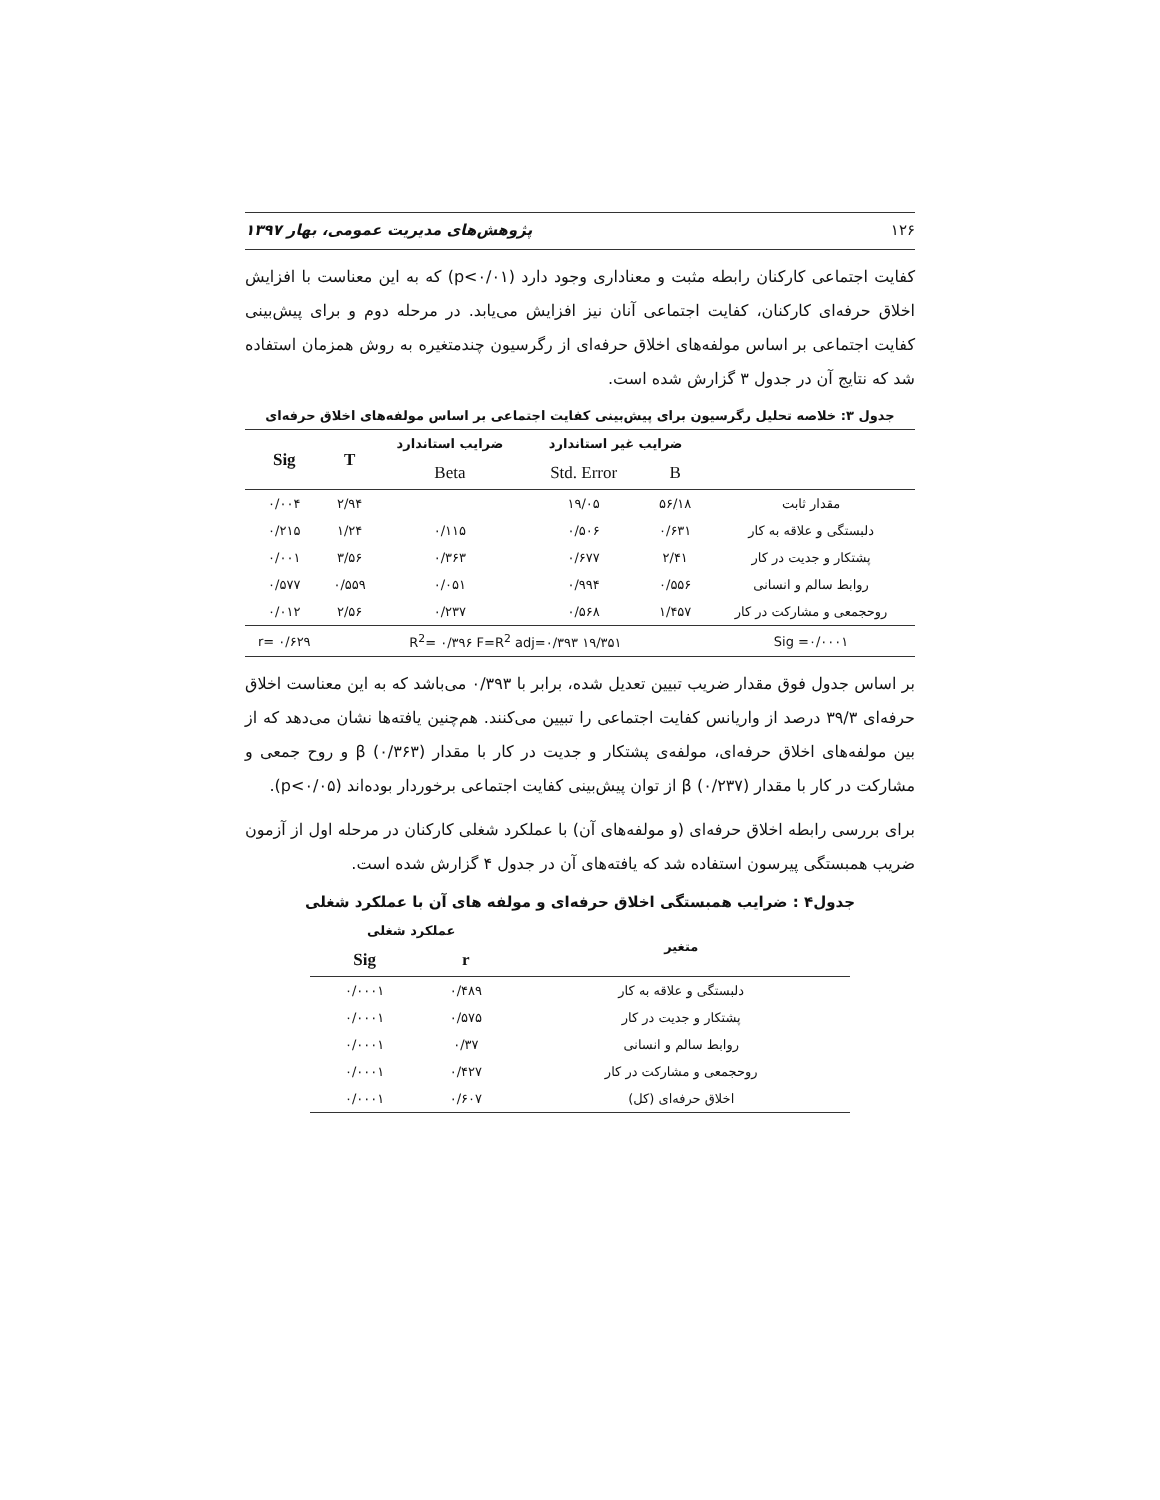۱۲۶ پژوهش‌های مدیریت عمومی، بهار ۱۳۹۷
کفایت اجتماعی کارکنان رابطه مثبت و معناداری وجود دارد (p<۰/۰۱) که به این معناست با افزایش اخلاق حرفه‌ای کارکنان، کفایت اجتماعی آنان نیز افزایش می‌یابد. در مرحله دوم و برای پیش‌بینی کفایت اجتماعی بر اساس مولفه‌های اخلاق حرفه‌ای از رگرسیون چندمتغیره به روش همزمان استفاده شد که نتایج آن در جدول ۳ گزارش شده است.
جدول ۳: خلاصه تحلیل رگرسیون برای پیش‌بینی کفایت اجتماعی بر اساس مولفه‌های اخلاق حرفه‌ای
| | ضرایب غیر استاندارد | | ضرایب استاندارد | T | Sig |
| --- | --- | --- | --- | --- | --- |
| | B | Std. Error | Beta | | |
| مقدار ثابت | ۵۶/۱۸ | ۱۹/۰۵ | | ۲/۹۴ | ۰/۰۰۴ |
| دلبستگی و علاقه به کار | ۰/۶۳۱ | ۰/۵۰۶ | ۰/۱۱۵ | ۱/۲۴ | ۰/۲۱۵ |
| پشتکار و جدیت در کار | ۲/۴۱ | ۰/۶۷۷ | ۰/۳۶۳ | ۳/۵۶ | ۰/۰۰۱ |
| روابط سالم و انسانی | ۰/۵۵۶ | ۰/۹۹۴ | ۰/۰۵۱ | ۰/۵۵۹ | ۰/۵۷۷ |
| روحجمعی و مشارکت در کار | ۱/۴۵۷ | ۰/۵۶۸ | ۰/۲۳۷ | ۲/۵۶ | ۰/۰۱۲ |
| Sig =۰/۰۰۰۱ | R<sup>2</sup>= ۰/۳۹۶ F=R<sup>2</sup> adj=۰/۳۹۳ ۱۹/۳۵۱ | | | | r= ۰/۶۲۹ |
بر اساس جدول فوق مقدار ضریب تبیین تعدیل شده، برابر با ۰/۳۹۳ می‌باشد که به این معناست اخلاق حرفه‌ای ۳۹/۳ درصد از واریانس کفایت اجتماعی را تبیین می‌کنند. هم‌چنین یافته‌ها نشان می‌دهد که از بین مولفه‌های اخلاق حرفه‌ای، مولفه‌ی پشتکار و جدیت در کار با مقدار β (۰/۳۶۳) و روح جمعی و مشارکت در کار با مقدار β (۰/۲۳۷) از توان پیش‌بینی کفایت اجتماعی برخوردار بوده‌اند (p<۰/۰۵).
برای بررسی رابطه اخلاق حرفه‌ای (و مولفه‌های آن) با عملکرد شغلی کارکنان در مرحله اول از آزمون ضریب همبستگی پیرسون استفاده شد که یافته‌های آن در جدول ۴ گزارش شده است.
جدول۴ : ضرایب همبستگی اخلاق حرفه‌ای و مولفه های آن با عملکرد شغلی
| متغیر | عملکرد شغلی | |
| --- | --- | --- |
| | r | Sig |
| دلبستگی و علاقه به کار | ۰/۴۸۹ | ۰/۰۰۰۱ |
| پشتکار و جدیت در کار | ۰/۵۷۵ | ۰/۰۰۰۱ |
| روابط سالم و انسانی | ۰/۳۷ | ۰/۰۰۰۱ |
| روحجمعی و مشارکت در کار | ۰/۴۲۷ | ۰/۰۰۰۱ |
| اخلاق حرفه‌ای (کل) | ۰/۶۰۷ | ۰/۰۰۰۱ |